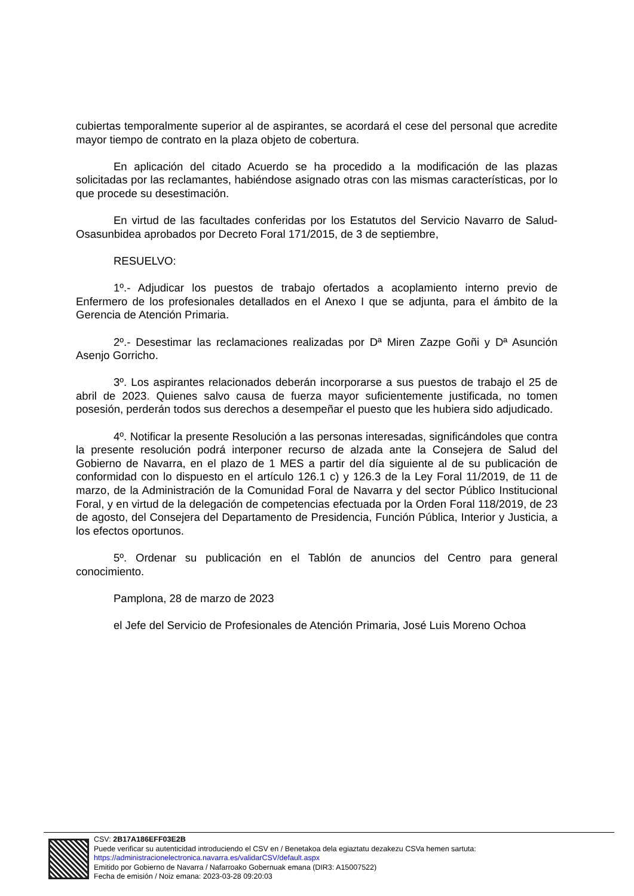cubiertas temporalmente superior al de aspirantes, se acordará el cese del personal que acredite mayor tiempo de contrato en la plaza objeto de cobertura.
En aplicación del citado Acuerdo se ha procedido a la modificación de las plazas solicitadas por las reclamantes, habiéndose asignado otras con las mismas características, por lo que procede su desestimación.
En virtud de las facultades conferidas por los Estatutos del Servicio Navarro de Salud-Osasunbidea aprobados por Decreto Foral 171/2015, de 3 de septiembre,
RESUELVO:
1º.- Adjudicar los puestos de trabajo ofertados a acoplamiento interno previo de Enfermero de los profesionales detallados en el Anexo I que se adjunta, para el ámbito de la Gerencia de Atención Primaria.
2º.- Desestimar las reclamaciones realizadas por Dª Miren Zazpe Goñi y Dª Asunción Asenjo Gorricho.
3º. Los aspirantes relacionados deberán incorporarse a sus puestos de trabajo el 25 de abril de 2023. Quienes salvo causa de fuerza mayor suficientemente justificada, no tomen posesión, perderán todos sus derechos a desempeñar el puesto que les hubiera sido adjudicado.
4º. Notificar la presente Resolución a las personas interesadas, significándoles que contra la presente resolución podrá interponer recurso de alzada ante la Consejera de Salud del Gobierno de Navarra, en el plazo de 1 MES a partir del día siguiente al de su publicación de conformidad con lo dispuesto en el artículo 126.1 c) y 126.3 de la Ley Foral 11/2019, de 11 de marzo, de la Administración de la Comunidad Foral de Navarra y del sector Público Institucional Foral, y en virtud de la delegación de competencias efectuada por la Orden Foral 118/2019, de 23 de agosto, del Consejera del Departamento de Presidencia, Función Pública, Interior y Justicia, a los efectos oportunos.
5º. Ordenar su publicación en el Tablón de anuncios del Centro para general conocimiento.
Pamplona, 28 de marzo de 2023
el Jefe del Servicio de Profesionales de Atención Primaria, José Luis Moreno Ochoa
CSV: 2B17A186EFF03E2B
Puede verificar su autenticidad introduciendo el CSV en / Benetakoa dela egiaztatu dezakezu CSVa hemen sartuta:
https://administracionelectronica.navarra.es/validarCSV/default.aspx
Emitido por Gobierno de Navarra / Nafarroako Gobernuak emana (DIR3: A15007522)
Fecha de emisión / Noiz emana: 2023-03-28 09:20:03